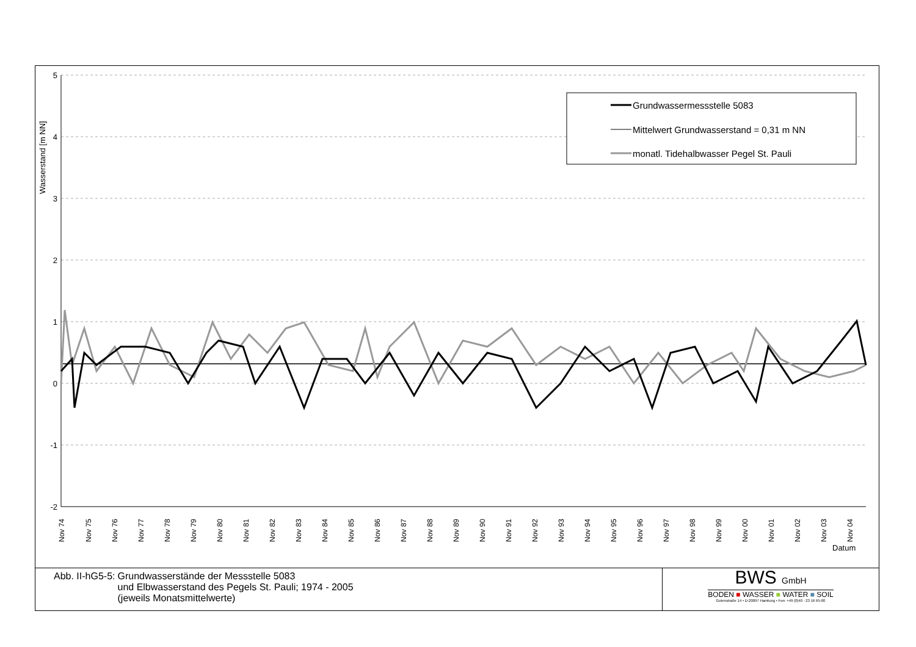5
4
3
2
1
0
-1
-2
Wasserstand [m NN]
Grundwassermessstelle 5083
Mittelwert Grundwasserstand = 0,31 m NN
monatl. Tidehalbwasser Pegel St. Pauli
Nov 74
Nov 75
Nov 76
Nov 77
Nov 78
Nov 79
Nov 80
Nov 81
Nov 82
Nov 83
Nov 84
Nov 85
Nov 86
Nov 87
Nov 88
Nov 89
Nov 90
Nov 91
Nov 92
Nov 93
Nov 94
Nov 95
Nov 96
Nov 97
Nov 98
Nov 99
Nov 00
Nov 01
Nov 02
Nov 03
Nov 04
Datum
Abb. II-hG5-5: Grundwasserstände der Messstelle 5083
und Elbwasserstand des Pegels St. Pauli; 1974 - 2005
(jeweils Monatsmittelwerte)
BWS GmbH
BODEN ■ WASSER ■ WATER ■ SOIL
Gotenstraße 14 • D-20097 Hamburg • Fon: +49 (0)40 - 23 16 65-00